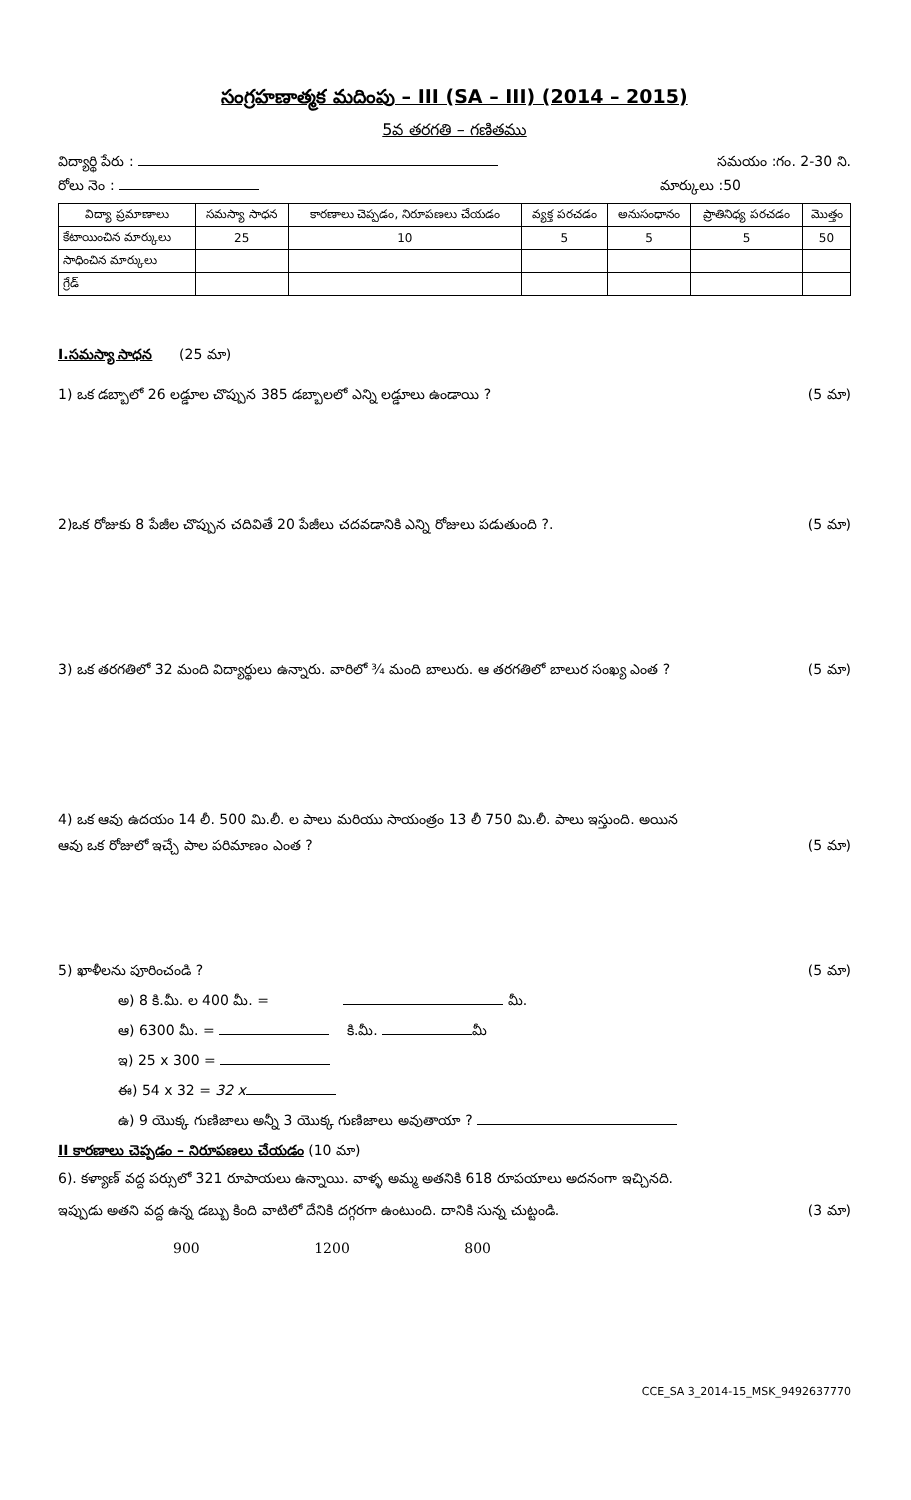సంగ్రహణాత్మక మదింపు – III (SA – III) (2014 – 2015)
5వ తరగతి – గణితము
విద్యార్థి పేరు : సమయం :గం. 2-30 ని.
రోలు నెం : మార్కులు :50
| విద్యా ప్రమాణాలు | సమస్యా సాధన | కారణాలు చెప్పడం, నిరూపణలు చేయడం | వ్యక్త పరచడం | అనుసంధానం | ప్రాతినిధ్య పరచడం | మొత్తం |
| --- | --- | --- | --- | --- | --- | --- |
| కేటాయించిన మార్కులు | 25 | 10 | 5 | 5 | 5 | 50 |
| సాధించిన మార్కులు | | | | | | |
| గ్రేడ్ | | | | | | |
I.సమస్యా సాధన (25 మా)
1) ఒక డబ్బాలో 26 లడ్డూల చొప్పున 385 డబ్బాలలో ఎన్ని లడ్డూలు ఉండాయి ? (5 మా)
2)ఒక రోజుకు 8 పేజీల చొప్పున చదివితే 20 పేజీలు చదవడానికి ఎన్ని రోజులు పడుతుంది ?. (5 మా)
3) ఒక తరగతిలో 32 మంది విద్యార్థులు ఉన్నారు. వారిలో ¾ మంది బాలురు. ఆ తరగతిలో బాలుర సంఖ్య ఎంత ? (5 మా)
4) ఒక ఆవు ఉదయం 14 లీ. 500 మి.లీ. ల పాలు మరియు సాయంత్రం 13 లీ 750 మి.లీ. పాలు ఇస్తుంది. అయిన
ఆవు ఒక రోజులో ఇచ్చే పాల పరిమాణం ఎంత ? (5 మా)
5) ఖాళీలను పూరించండి ? (5 మా)
అ) 8 కి.మీ. ల 400 మీ. = మీ.
ఆ) 6300 మీ. = కి.మీ. మీ
ఇ) 25 x 300 =
ఈ) 54 x 32 = 32 x
ఉ) 9 యొక్క గుణిజాలు అన్నీ 3 యొక్క గుణిజాలు అవుతాయా ?
II కారణాలు చెప్పడం – నిరూపణలు చేయడం (10 మా)
6). కళ్యాణ్ వద్ద పర్సులో 321 రూపాయలు ఉన్నాయి. వాళ్ళ అమ్మ అతనికి 618 రూపయాలు అదనంగా ఇచ్చినది.
ఇప్పుడు అతని వద్ద ఉన్న డబ్బు కింది వాటిలో దేనికి దగ్గరగా ఉంటుంది. దానికి సున్న చుట్టండి. (3 మా)
900 1200 800
CCE_SA 3_2014-15_MSK_9492637770